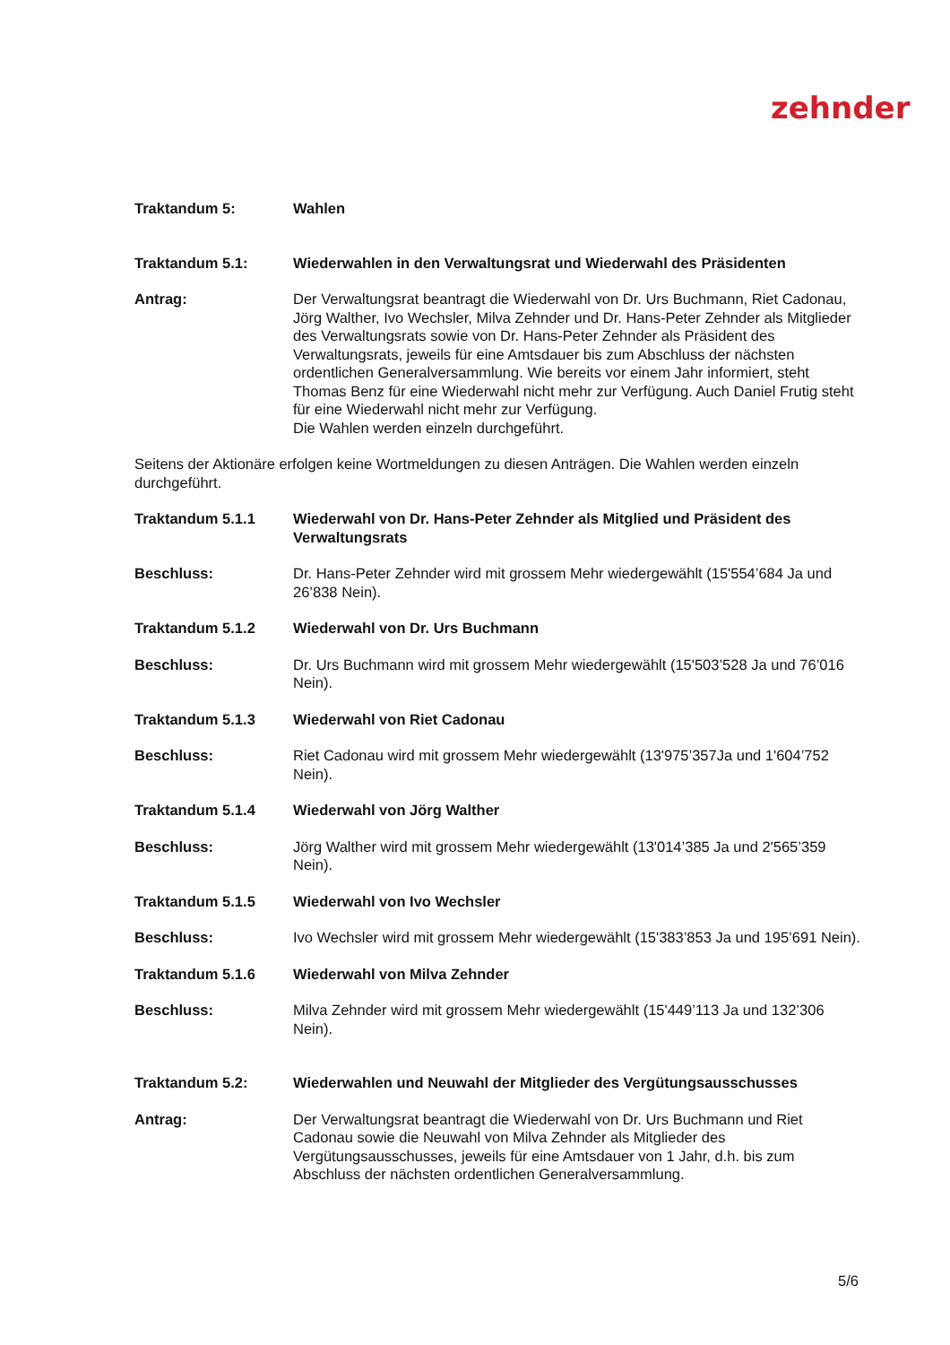zehnder
Traktandum 5: Wahlen
Traktandum 5.1: Wiederwahlen in den Verwaltungsrat und Wiederwahl des Präsidenten
Antrag: Der Verwaltungsrat beantragt die Wiederwahl von Dr. Urs Buchmann, Riet Cadonau, Jörg Walther, Ivo Wechsler, Milva Zehnder und Dr. Hans-Peter Zehnder als Mitglieder des Verwaltungsrats sowie von Dr. Hans-Peter Zehnder als Präsident des Verwaltungsrats, jeweils für eine Amtsdauer bis zum Abschluss der nächsten ordentlichen Generalversammlung. Wie bereits vor einem Jahr informiert, steht Thomas Benz für eine Wiederwahl nicht mehr zur Verfügung. Auch Daniel Frutig steht für eine Wiederwahl nicht mehr zur Verfügung.
Die Wahlen werden einzeln durchgeführt.
Seitens der Aktionäre erfolgen keine Wortmeldungen zu diesen Anträgen. Die Wahlen werden einzeln durchgeführt.
Traktandum 5.1.1 Wiederwahl von Dr. Hans-Peter Zehnder als Mitglied und Präsident des Verwaltungsrats
Beschluss: Dr. Hans-Peter Zehnder wird mit grossem Mehr wiedergewählt (15'554’684 Ja und 26’838 Nein).
Traktandum 5.1.2 Wiederwahl von Dr. Urs Buchmann
Beschluss: Dr. Urs Buchmann wird mit grossem Mehr wiedergewählt (15'503’528 Ja und 76’016 Nein).
Traktandum 5.1.3 Wiederwahl von Riet Cadonau
Beschluss: Riet Cadonau wird mit grossem Mehr wiedergewählt (13'975’357Ja und 1'604’752 Nein).
Traktandum 5.1.4 Wiederwahl von Jörg Walther
Beschluss: Jörg Walther wird mit grossem Mehr wiedergewählt (13'014’385 Ja und 2'565’359 Nein).
Traktandum 5.1.5 Wiederwahl von Ivo Wechsler
Beschluss: Ivo Wechsler wird mit grossem Mehr wiedergewählt (15'383’853 Ja und 195’691 Nein).
Traktandum 5.1.6 Wiederwahl von Milva Zehnder
Beschluss: Milva Zehnder wird mit grossem Mehr wiedergewählt (15'449’113 Ja und 132’306 Nein).
Traktandum 5.2: Wiederwahlen und Neuwahl der Mitglieder des Vergütungsausschusses
Antrag: Der Verwaltungsrat beantragt die Wiederwahl von Dr. Urs Buchmann und Riet Cadonau sowie die Neuwahl von Milva Zehnder als Mitglieder des Vergütungsausschusses, jeweils für eine Amtsdauer von 1 Jahr, d.h. bis zum Abschluss der nächsten ordentlichen Generalversammlung.
5/6